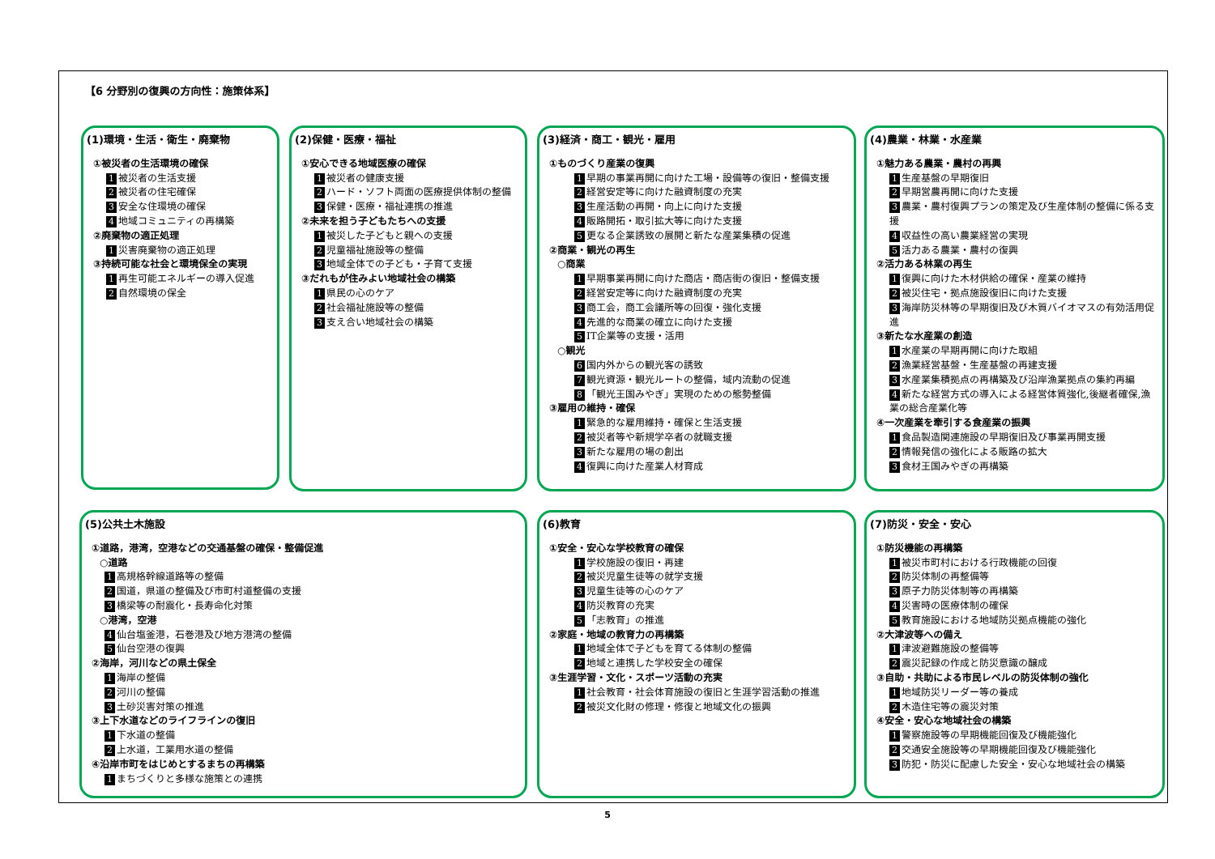【6 分野別の復興の方向性：施策体系】
(1)環境・生活・衛生・廃棄物
①被災者の生活環境の確保
1 被災者の生活支援
2 被災者の住宅確保
3 安全な住環境の確保
4 地域コミュニティの再構築
②廃棄物の適正処理
1 災害廃棄物の適正処理
③持続可能な社会と環境保全の実現
1 再生可能エネルギーの導入促進
2 自然環境の保全
(2)保健・医療・福祉
①安心できる地域医療の確保
1 被災者の健康支援
2 ハード・ソフト両面の医療提供体制の整備
3 保健・医療・福祉連携の推進
②未来を担う子どもたちへの支援
1 被災した子どもと親への支援
2 児童福祉施設等の整備
3 地域全体での子ども・子育て支援
③だれもが住みよい地域社会の構築
1 県民の心のケア
2 社会福祉施設等の整備
3 支え合い地域社会の構築
(3)経済・商工・観光・雇用
①ものづくり産業の復興
1 早期の事業再開に向けた工場・設備等の復旧・整備支援
2 経営安定等に向けた融資制度の充実
3 生産活動の再開・向上に向けた支援
4 販路開拓・取引拡大等に向けた支援
5 更なる企業誘致の展開と新たな産業集積の促進
②商業・観光の再生
○商業
1 早期事業再開に向けた商店・商店街の復旧・整備支援
2 経営安定等に向けた融資制度の充実
3 商工会，商工会議所等の回復・強化支援
4 先進的な商業の確立に向けた支援
5 IT企業等の支援・活用
○観光
6 国内外からの観光客の誘致
7 観光資源・観光ルートの整備，域内流動の促進
8 「観光王国みやぎ」実現のための態勢整備
③雇用の維持・確保
1 緊急的な雇用維持・確保と生活支援
2 被災者等や新規学卒者の就職支援
3 新たな雇用の場の創出
4 復興に向けた産業人材育成
(4)農業・林業・水産業
①魅力ある農業・農村の再興
1 生産基盤の早期復旧
2 早期営農再開に向けた支援
3 農業・農村復興プランの策定及び生産体制の整備に係る支援
4 収益性の高い農業経営の実現
5 活力ある農業・農村の復興
②活力ある林業の再生
1 復興に向けた木材供給の確保・産業の維持
2 被災住宅・拠点施設復旧に向けた支援
3 海岸防災林等の早期復旧及び木質バイオマスの有効活用促進
③新たな水産業の創造
1 水産業の早期再開に向けた取組
2 漁業経営基盤・生産基盤の再建支援
3 水産業集積拠点の再構築及び沿岸漁業拠点の集約再編
4 新たな経営方式の導入による経営体質強化,後継者確保,漁業の総合産業化等
④一次産業を牽引する食産業の振興
1 食品製造関連施設の早期復旧及び事業再開支援
2 情報発信の強化による販路の拡大
3 食材王国みやぎの再構築
(5)公共土木施設
①道路，港湾，空港などの交通基盤の確保・整備促進
○道路
1 高規格幹線道路等の整備
2 国道，県道の整備及び市町村道整備の支援
3 橋梁等の耐震化・長寿命化対策
○港湾，空港
4 仙台塩釜港，石巻港及び地方港湾の整備
5 仙台空港の復興
②海岸，河川などの県土保全
1 海岸の整備
2 河川の整備
3 土砂災害対策の推進
③上下水道などのライフラインの復旧
1 下水道の整備
2 上水道，工業用水道の整備
④沿岸市町をはじめとするまちの再構築
1 まちづくりと多様な施策との連携
(6)教育
①安全・安心な学校教育の確保
1 学校施設の復旧・再建
2 被災児童生徒等の就学支援
3 児童生徒等の心のケア
4 防災教育の充実
5 「志教育」の推進
②家庭・地域の教育力の再構築
1 地域全体で子どもを育てる体制の整備
2 地域と連携した学校安全の確保
③生涯学習・文化・スポーツ活動の充実
1 社会教育・社会体育施設の復旧と生涯学習活動の推進
2 被災文化財の修理・修復と地域文化の振興
(7)防災・安全・安心
①防災機能の再構築
1 被災市町村における行政機能の回復
2 防災体制の再整備等
3 原子力防災体制等の再構築
4 災害時の医療体制の確保
5 教育施設における地域防災拠点機能の強化
②大津波等への備え
1 津波避難施設の整備等
2 震災記録の作成と防災意識の醸成
③自助・共助による市民レベルの防災体制の強化
1 地域防災リーダー等の養成
2 木造住宅等の震災対策
④安全・安心な地域社会の構築
1 警察施設等の早期機能回復及び機能強化
2 交通安全施設等の早期機能回復及び機能強化
3 防犯・防災に配慮した安全・安心な地域社会の構築
5